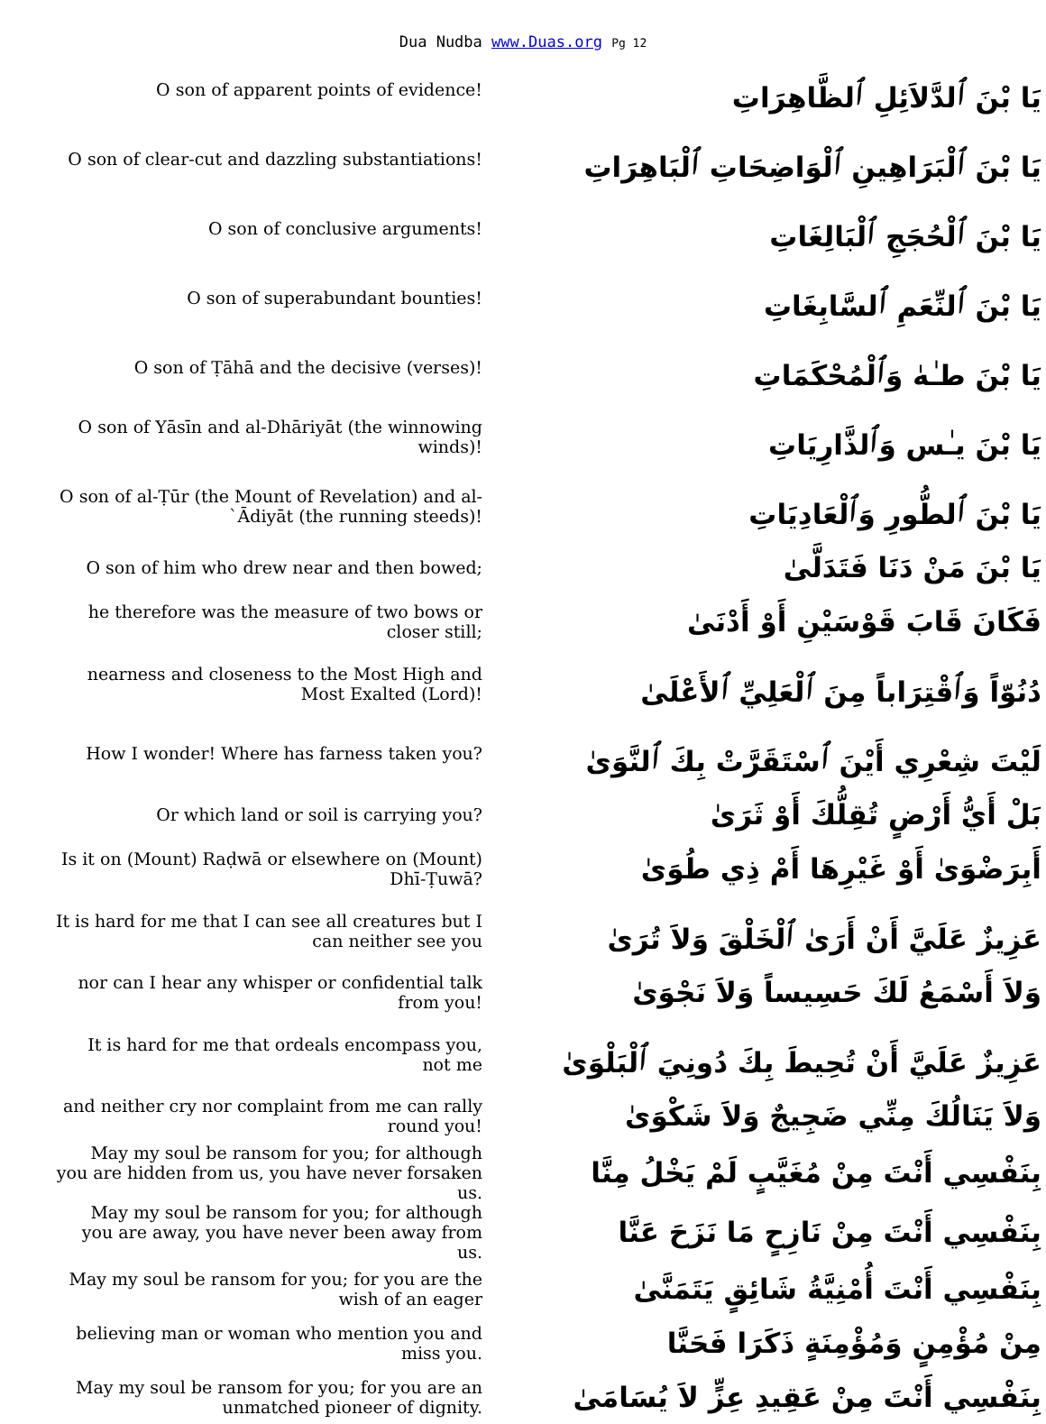Dua Nudba www.Duas.org Pg 12
| O son of apparent points of evidence! | يَا بْنَ ٱلدَّلاَئِلِ ٱلظَّاهِرَاتِ |
| O son of clear-cut and dazzling substantiations! | يَا بْنَ ٱلْبَرَاهِينِ ٱلْوَاضِحَاتِ ٱلْبَاهِرَاتِ |
| O son of conclusive arguments! | يَا بْنَ ٱلْحُجَجِ ٱلْبَالِغَاتِ |
| O son of superabundant bounties! | يَا بْنَ ٱلنِّعَمِ ٱلسَّابِغَاتِ |
| O son of Ṭāhā and the decisive (verses)! | يَا بْنَ طـٰهٰ وَٱلْمُحْكَمَاتِ |
| O son of Yāsīn and al-Dhāriyāt (the winnowing winds)! | يَا بْنَ يـٰس وَٱلذَّارِيَاتِ |
| O son of al-Ṭūr (the Mount of Revelation) and al-`Ādiyāt (the running steeds)! | يَا بْنَ ٱلطُّورِ وَٱلْعَادِيَاتِ |
| O son of him who drew near and then bowed; | يَا بْنَ مَنْ دَنَا فَتَدَلَّىٰ |
| he therefore was the measure of two bows or closer still; | فَكَانَ قَابَ قَوْسَيْنِ أَوْ أَدْنَىٰ |
| nearness and closeness to the Most High and Most Exalted (Lord)! | دُنُوّاً وَٱقْتِرَاباً مِنَ ٱلْعَلِيِّ ٱلأَعْلَىٰ |
| How I wonder! Where has farness taken you? | لَيْتَ شِعْرِي أَيْنَ ٱسْتَقَرَّتْ بِكَ ٱلنَّوَىٰ |
| Or which land or soil is carrying you? | بَلْ أَيُّ أَرْضٍ تُقِلُّكَ أَوْ ثَرَىٰ |
| Is it on (Mount) Raḍwā or elsewhere on (Mount) Dhī-Ṭuwā? | أَبِرَضْوَىٰ أَوْ غَيْرِهَا أَمْ ذِي طُوَىٰ |
| It is hard for me that I can see all creatures but I can neither see you | عَزِيزٌ عَلَيَّ أَنْ أَرَىٰ ٱلْخَلْقَ وَلاَ تُرَىٰ |
| nor can I hear any whisper or confidential talk from you! | وَلاَ أَسْمَعُ لَكَ حَسِيساً وَلاَ نَجْوَىٰ |
| It is hard for me that ordeals encompass you, not me | عَزِيزٌ عَلَيَّ أَنْ تُحِيطَ بِكَ دُونِيَ ٱلْبَلْوَىٰ |
| and neither cry nor complaint from me can rally round you! | وَلاَ يَنَالُكَ مِنِّي ضَجِيجٌ وَلاَ شَكْوَىٰ |
| May my soul be ransom for you; for although you are hidden from us, you have never forsaken us. | بِنَفْسِي أَنْتَ مِنْ مُغَيَّبٍ لَمْ يَخْلُ مِنَّا |
| May my soul be ransom for you; for although you are away, you have never been away from us. | بِنَفْسِي أَنْتَ مِنْ نَازِحٍ مَا نَزَحَ عَنَّا |
| May my soul be ransom for you; for you are the wish of an eager | بِنَفْسِي أَنْتَ أُمْنِيَّةُ شَائِقٍ يَتَمَنَّىٰ |
| believing man or woman who mention you and miss you. | مِنْ مُؤْمِنٍ وَمُؤْمِنَةٍ ذَكَرَا فَحَنَّا |
| May my soul be ransom for you; for you are an unmatched pioneer of dignity. | بِنَفْسِي أَنْتَ مِنْ عَقِيدِ عِزٍّ لاَ يُسَامَىٰ |